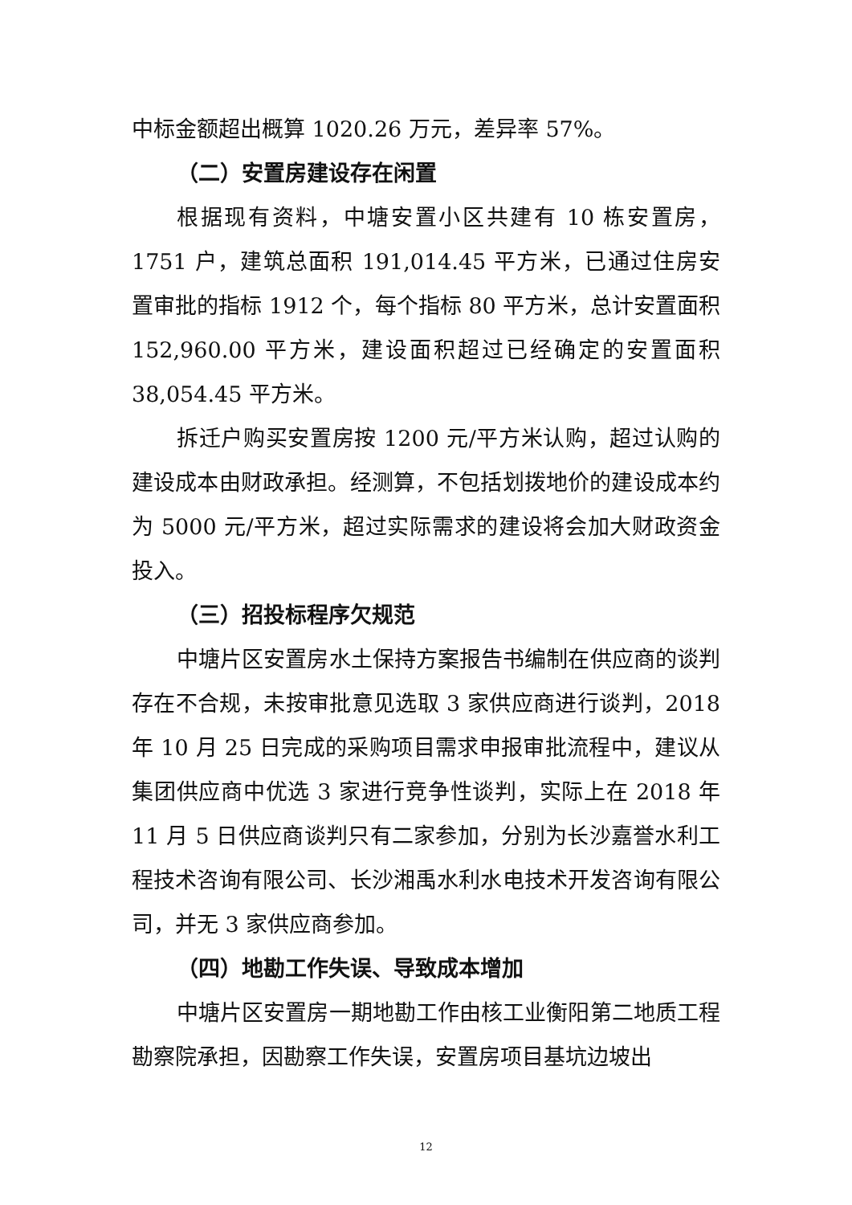中标金额超出概算 1020.26 万元，差异率 57%。
（二）安置房建设存在闲置
根据现有资料，中塘安置小区共建有 10 栋安置房，1751 户，建筑总面积 191,014.45 平方米，已通过住房安置审批的指标 1912 个，每个指标 80 平方米，总计安置面积 152,960.00 平方米，建设面积超过已经确定的安置面积 38,054.45 平方米。
拆迁户购买安置房按 1200 元/平方米认购，超过认购的建设成本由财政承担。经测算，不包括划拨地价的建设成本约为 5000 元/平方米，超过实际需求的建设将会加大财政资金投入。
（三）招投标程序欠规范
中塘片区安置房水土保持方案报告书编制在供应商的谈判存在不合规，未按审批意见选取 3 家供应商进行谈判，2018 年 10 月 25 日完成的采购项目需求申报审批流程中，建议从集团供应商中优选 3 家进行竞争性谈判，实际上在 2018 年 11 月 5 日供应商谈判只有二家参加，分别为长沙嘉誉水利工程技术咨询有限公司、长沙湘禹水利水电技术开发咨询有限公司，并无 3 家供应商参加。
（四）地勘工作失误、导致成本增加
中塘片区安置房一期地勘工作由核工业衡阳第二地质工程勘察院承担，因勘察工作失误，安置房项目基坑边坡出
12